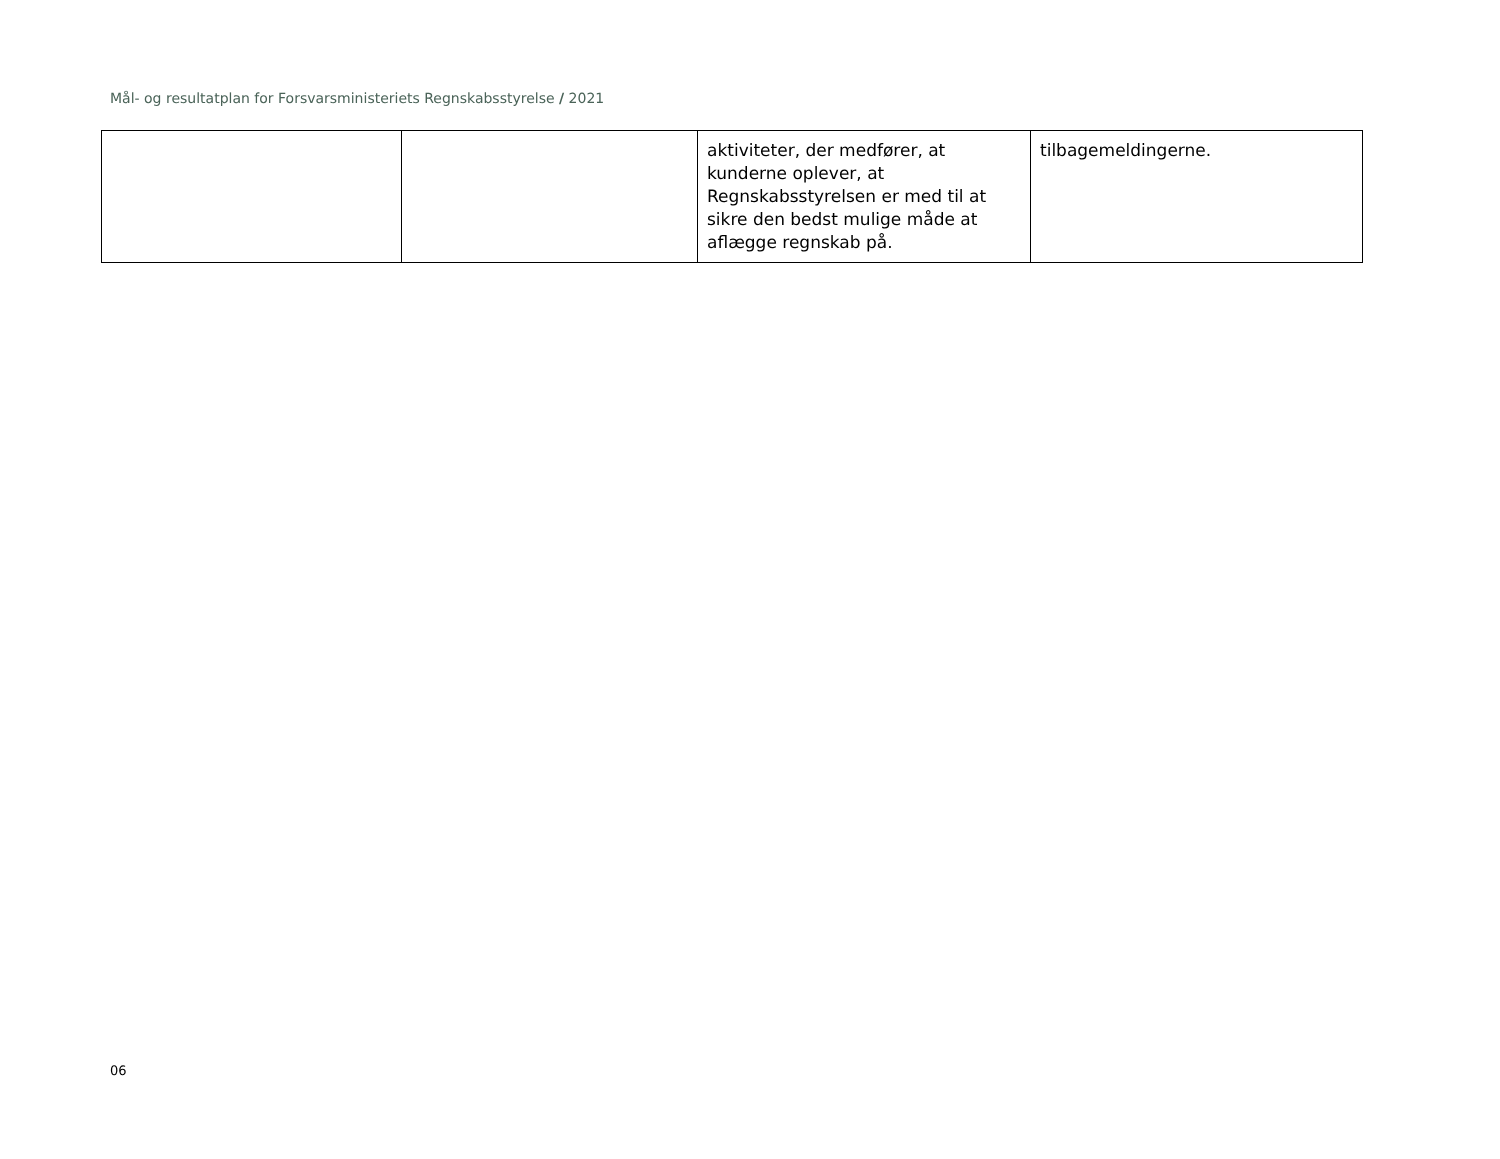Mål- og resultatplan for Forsvarsministeriets Regnskabsstyrelse / 2021
| | | aktiviteter, der medfører, at kunderne oplever, at Regnskabsstyrelsen er med til at sikre den bedst mulige måde at aflægge regnskab på. | tilbagemeldingerne. |
06